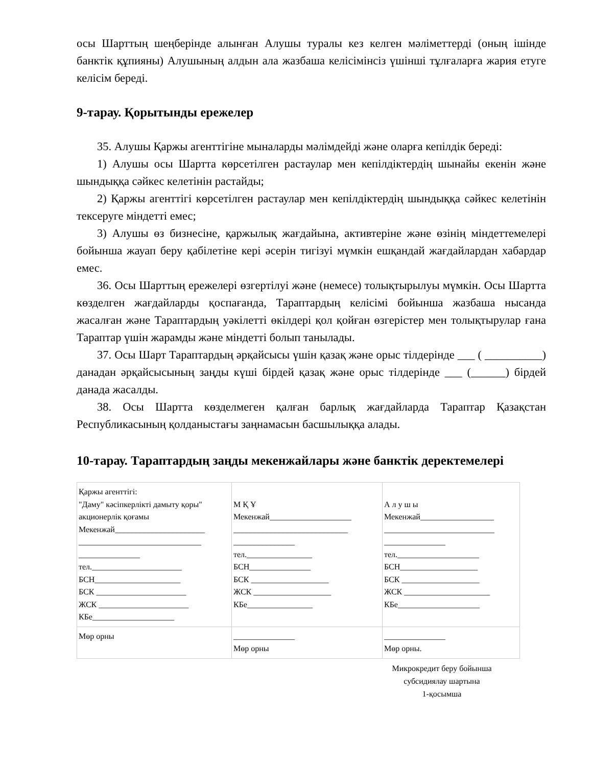осы Шарттың шеңберінде алынған Алушы туралы кез келген мәліметтерді (оның ішінде банктік құпияны) Алушының алдын ала жазбаша келісімінсіз үшінші тұлғаларға жария етуге келісім береді.
9-тарау. Қорытынды ережелер
35. Алушы Қаржы агенттігіне мыналарды мәлімдейді және оларға кепілдік береді:
1) Алушы осы Шартта көрсетілген растаулар мен кепілдіктердің шынайы екенін және шындыққа сәйкес келетінін растайды;
2) Қаржы агенттігі көрсетілген растаулар мен кепілдіктердің шындыққа сәйкес келетінін тексеруге міндетті емес;
3) Алушы өз бизнесіне, қаржылық жағдайына, активтеріне және өзінің міндеттемелері бойынша жауап беру қабілетіне кері әсерін тигізуі мүмкін ешқандай жағдайлардан хабардар емес.
36. Осы Шарттың ережелері өзгертілуі және (немесе) толықтырылуы мүмкін. Осы Шартта көзделген жағдайларды қоспағанда, Тараптардың келісімі бойынша жазбаша нысанда жасалған және Тараптардың уәкілетті өкілдері қол қойған өзгерістер мен толықтырулар ғана Тараптар үшін жарамды және міндетті болып танылады.
37. Осы Шарт Тараптардың әрқайсысы үшін қазақ және орыс тілдерінде ___ ( __________) данадан әрқайсысының заңды күші бірдей қазақ және орыс тілдерінде ___ (______) бірдей данада жасалды.
38. Осы Шартта көзделмеген қалған барлық жағдайларда Тараптар Қазақстан Республикасының қолданыстағы заңнамасын басшылыққа алады.
10-тарау. Тараптардың заңды мекенжайлары және банктік деректемелері
| Қаржы агенттігі: "Даму" кәсіпкерлікті дамыту қоры" акционерлік қоғамы Мекенжай______________________ ______________________________ _______________ тел.______________________ БСН_____________________ БСК ______________________ ЖСК ______________________ КБе____________________ | М Қ Ұ Мекенжай____________________ ____________________________ _______________ тел.________________ БСН_______________ БСК ___________________ ЖСК ___________________ КБе________________ | А л у ш ы Мекенжай__________________ ___________________________ _______________ тел.____________________ БСН___________________ БСК ___________________ ЖСК _____________________ КБе____________________ |
| Мөр орны | _______________ Мөр орны | _______________ Мөр орны. |
Микрокредит беру бойынша субсидиялау шартына
1-қосымша